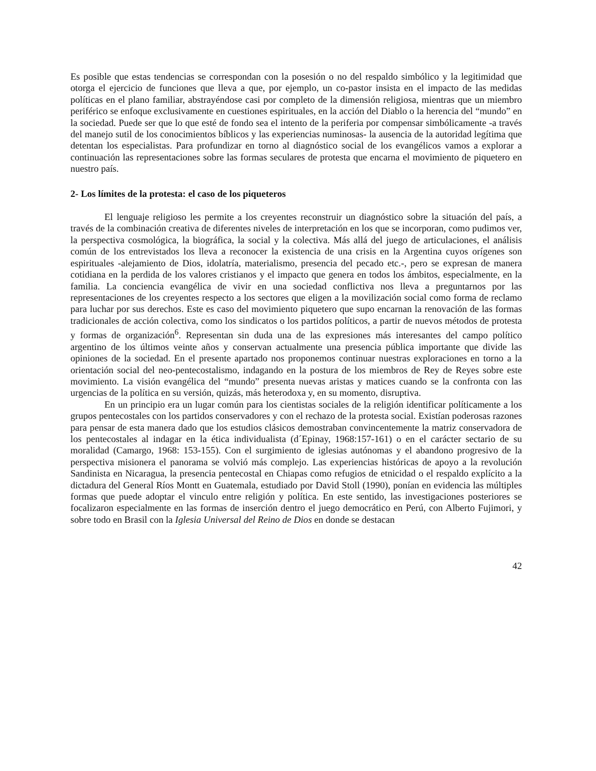Es posible que estas tendencias se correspondan con la posesión o no del respaldo simbólico y la legitimidad que otorga el ejercicio de funciones que lleva a que, por ejemplo, un co-pastor insista en el impacto de las medidas políticas en el plano familiar, abstrayéndose casi por completo de la dimensión religiosa, mientras que un miembro periférico se enfoque exclusivamente en cuestiones espirituales, en la acción del Diablo o la herencia del “mundo” en la sociedad. Puede ser que lo que esté de fondo sea el intento de la periferia por compensar simbólicamente -a través del manejo sutil de los conocimientos bíblicos y las experiencias numinosas- la ausencia de la autoridad legítima que detentan los especialistas. Para profundizar en torno al diagnóstico social de los evangélicos vamos a explorar a continuación las representaciones sobre las formas seculares de protesta que encarna el movimiento de piquetero en nuestro país.
2- Los límites de la protesta: el caso de los piqueteros
El lenguaje religioso les permite a los creyentes reconstruir un diagnóstico sobre la situación del país, a través de la combinación creativa de diferentes niveles de interpretación en los que se incorporan, como pudimos ver, la perspectiva cosmológica, la biográfica, la social y la colectiva. Más allá del juego de articulaciones, el análisis común de los entrevistados los lleva a reconocer la existencia de una crisis en la Argentina cuyos orígenes son espirituales -alejamiento de Dios, idolatría, materialismo, presencia del pecado etc.-, pero se expresan de manera cotidiana en la perdida de los valores cristianos y el impacto que genera en todos los ámbitos, especialmente, en la familia. La conciencia evangélica de vivir en una sociedad conflictiva nos lleva a preguntarnos por las representaciones de los creyentes respecto a los sectores que eligen a la movilización social como forma de reclamo para luchar por sus derechos. Este es caso del movimiento piquetero que supo encarnan la renovación de las formas tradicionales de acción colectiva, como los sindicatos o los partidos políticos, a partir de nuevos métodos de protesta y formas de organización<sup>6</sup>. Representan sin duda una de las expresiones más interesantes del campo político argentino de los últimos veinte años y conservan actualmente una presencia pública importante que divide las opiniones de la sociedad. En el presente apartado nos proponemos continuar nuestras exploraciones en torno a la orientación social del neo-pentecostalismo, indagando en la postura de los miembros de Rey de Reyes sobre este movimiento. La visión evangélica del “mundo” presenta nuevas aristas y matices cuando se la confronta con las urgencias de la política en su versión, quizás, más heterodoxa y, en su momento, disruptiva.
En un principio era un lugar común para los cientistas sociales de la religión identificar políticamente a los grupos pentecostales con los partidos conservadores y con el rechazo de la protesta social. Existían poderosas razones para pensar de esta manera dado que los estudios clásicos demostraban convincentemente la matriz conservadora de los pentecostales al indagar en la ética individualista (d´Epinay, 1968:157-161) o en el carácter sectario de su moralidad (Camargo, 1968: 153-155). Con el surgimiento de iglesias autónomas y el abandono progresivo de la perspectiva misionera el panorama se volvió más complejo. Las experiencias históricas de apoyo a la revolución Sandinista en Nicaragua, la presencia pentecostal en Chiapas como refugios de etnicidad o el respaldo explícito a la dictadura del General Ríos Montt en Guatemala, estudiado por David Stoll (1990), ponían en evidencia las múltiples formas que puede adoptar el vinculo entre religión y política. En este sentido, las investigaciones posteriores se focalizaron especialmente en las formas de inserción dentro el juego democrático en Perú, con Alberto Fujimori, y sobre todo en Brasil con la Iglesia Universal del Reino de Dios en donde se destacan
42